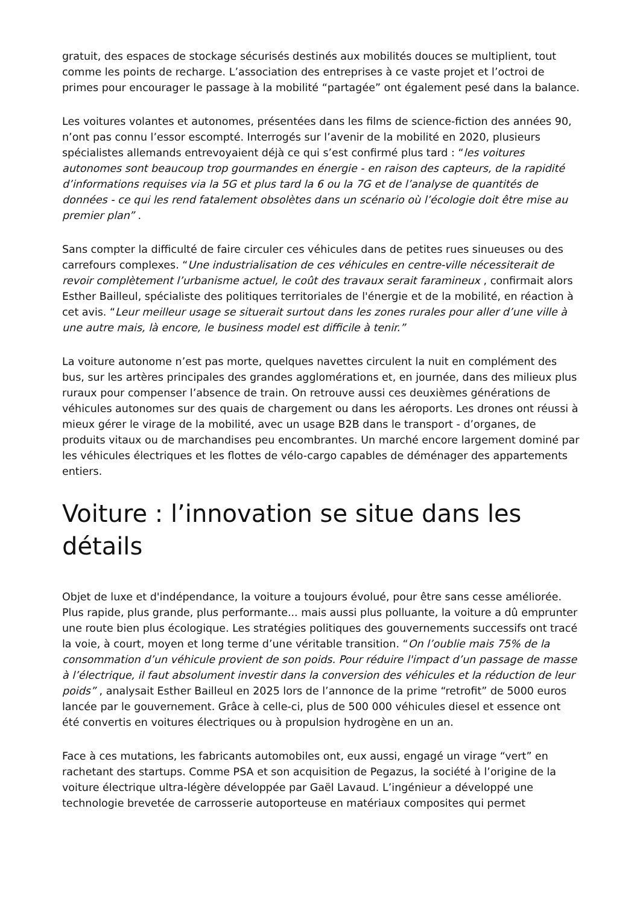gratuit, des espaces de stockage sécurisés destinés aux mobilités douces se multiplient, tout comme les points de recharge. L’association des entreprises à ce vaste projet et l’octroi de primes pour encourager le passage à la mobilité “partagée” ont également pesé dans la balance.
Les voitures volantes et autonomes, présentées dans les films de science-fiction des années 90, n’ont pas connu l’essor escompté. Interrogés sur l’avenir de la mobilité en 2020, plusieurs spécialistes allemands entrevoyaient déjà ce qui s’est confirmé plus tard : “les voitures autonomes sont beaucoup trop gourmandes en énergie - en raison des capteurs, de la rapidité d’informations requises via la 5G et plus tard la 6 ou la 7G et de l’analyse de quantités de données - ce qui les rend fatalement obsolètes dans un scénario où l’écologie doit être mise au premier plan” .
Sans compter la difficulté de faire circuler ces véhicules dans de petites rues sinueuses ou des carrefours complexes. “Une industrialisation de ces véhicules en centre-ville nécessiterait de revoir complètement l’urbanisme actuel, le coût des travaux serait faramineux , confirmait alors Esther Bailleul, spécialiste des politiques territoriales de l'énergie et de la mobilité, en réaction à cet avis. “Leur meilleur usage se situerait surtout dans les zones rurales pour aller d’une ville à une autre mais, là encore, le business model est difficile à tenir.”
La voiture autonome n’est pas morte, quelques navettes circulent la nuit en complément des bus, sur les artères principales des grandes agglomérations et, en journée, dans des milieux plus ruraux pour compenser l’absence de train. On retrouve aussi ces deuxièmes générations de véhicules autonomes sur des quais de chargement ou dans les aéroports. Les drones ont réussi à mieux gérer le virage de la mobilité, avec un usage B2B dans le transport - d’organes, de produits vitaux ou de marchandises peu encombrantes. Un marché encore largement dominé par les véhicules électriques et les flottes de vélo-cargo capables de déménager des appartements entiers.
Voiture : l’innovation se situe dans les détails
Objet de luxe et d'indépendance, la voiture a toujours évolué, pour être sans cesse améliorée. Plus rapide, plus grande, plus performante... mais aussi plus polluante, la voiture a dû emprunter une route bien plus écologique. Les stratégies politiques des gouvernements successifs ont tracé la voie, à court, moyen et long terme d’une véritable transition. “On l’oublie mais 75% de la consommation d’un véhicule provient de son poids. Pour réduire l'impact d’un passage de masse à l’électrique, il faut absolument investir dans la conversion des véhicules et la réduction de leur poids” , analysait Esther Bailleul en 2025 lors de l’annonce de la prime “retrofit” de 5000 euros lancée par le gouvernement. Grâce à celle-ci, plus de 500 000 véhicules diesel et essence ont été convertis en voitures électriques ou à propulsion hydrogène en un an.
Face à ces mutations, les fabricants automobiles ont, eux aussi, engagé un virage “vert” en rachetant des startups. Comme PSA et son acquisition de Pegazus, la société à l’origine de la voiture électrique ultra-légère développée par Gaël Lavaud. L’ingénieur a développé une technologie brevetée de carrosserie autoporteuse en matériaux composites qui permet